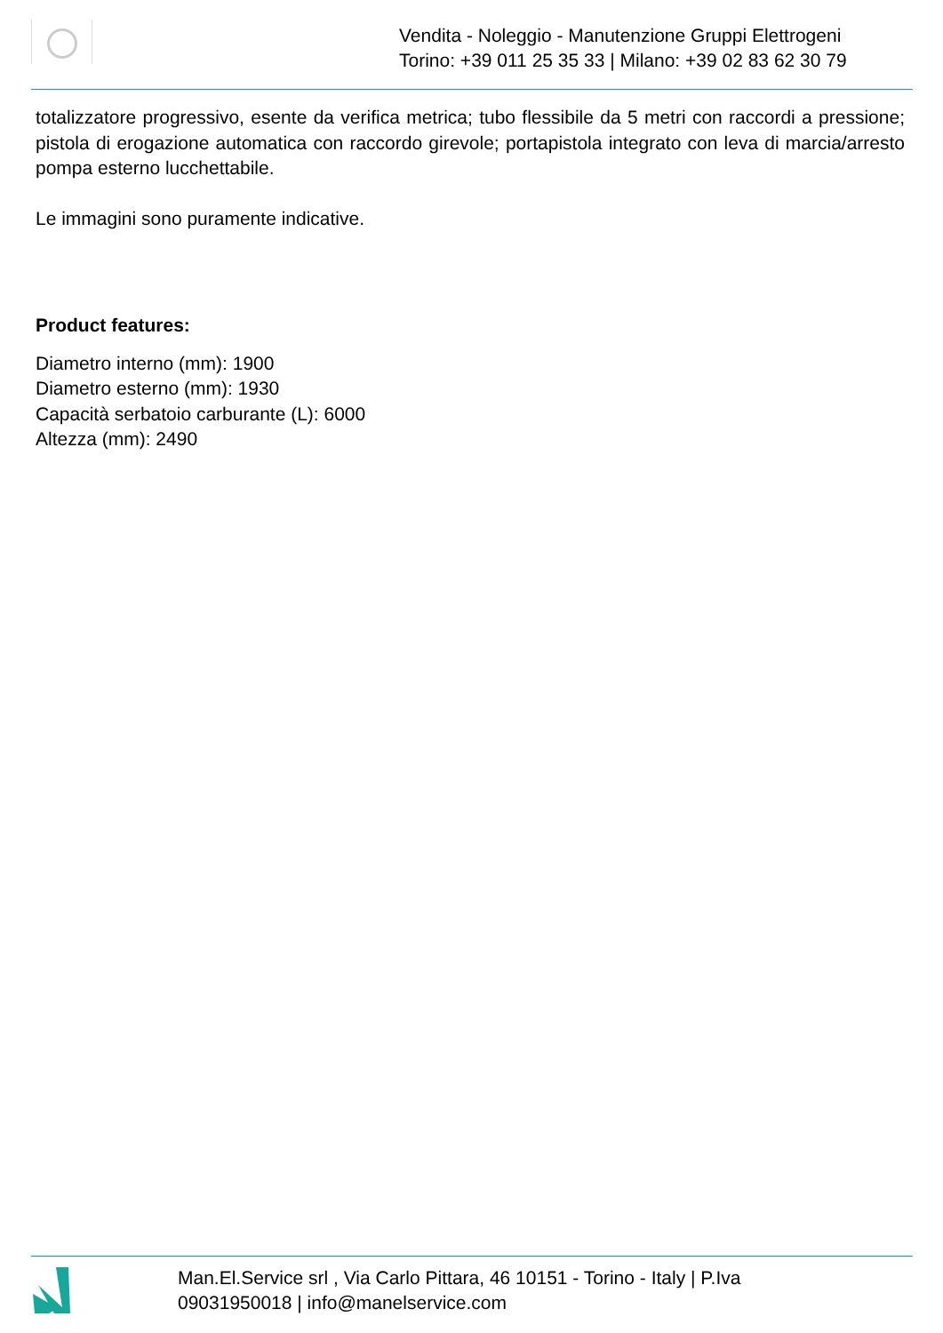Vendita - Noleggio - Manutenzione Gruppi Elettrogeni
Torino: +39 011 25 35 33 | Milano: +39 02 83 62 30 79
totalizzatore progressivo, esente da verifica metrica; tubo flessibile da 5 metri con raccordi a pressione; pistola di erogazione automatica con raccordo girevole; portapistola integrato con leva di marcia/arresto pompa esterno lucchettabile.
Le immagini sono puramente indicative.
Product features:
Diametro interno (mm): 1900
Diametro esterno (mm): 1930
Capacità serbatoio carburante (L): 6000
Altezza (mm): 2490
Man.El.Service srl , Via Carlo Pittara, 46 10151 - Torino - Italy | P.Iva
09031950018 | info@manelservice.com